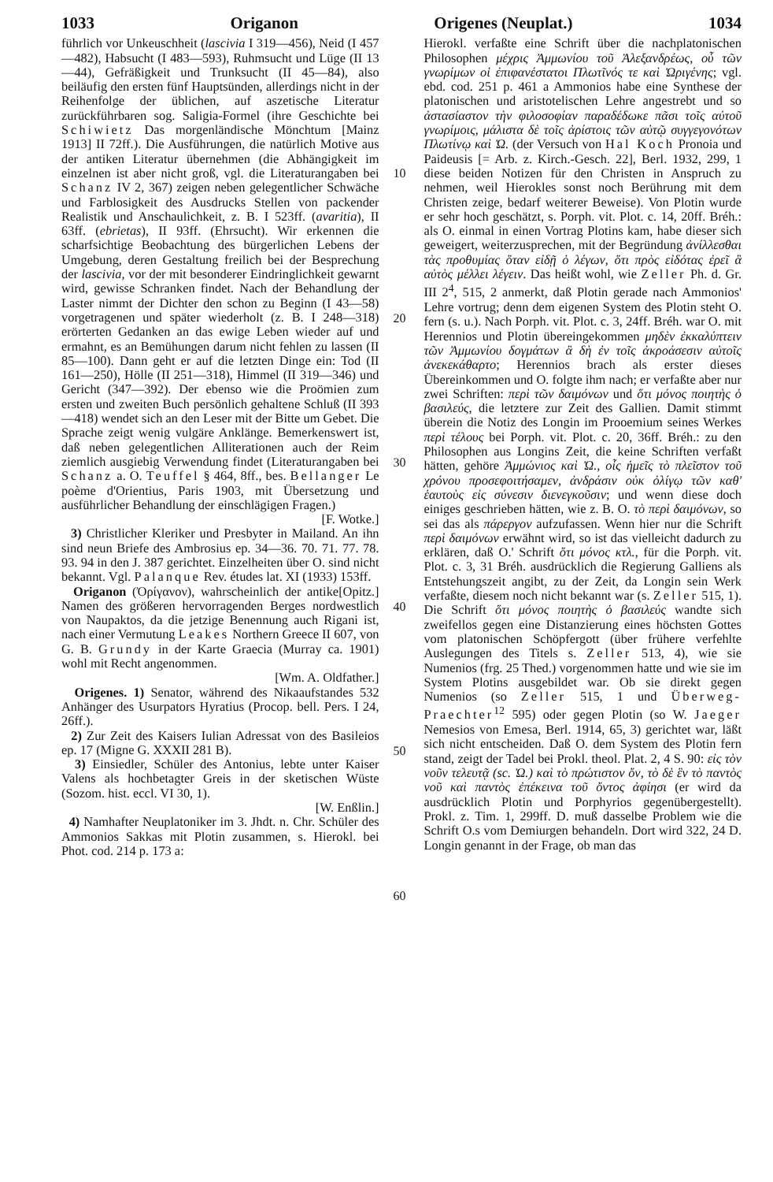1033 Origanon Origenes (Neuplat.) 1034
führlich vor Unkeuschheit (lascivia I 319—456), Neid (I 457—482), Habsucht (I 483—593), Ruhmsucht und Lüge (II 13—44), Gefräßigkeit und Trunksucht (II 45—84), also beiläufig den ersten fünf Hauptsünden, allerdings nicht in der Reihenfolge der üblichen, auf aszetische Literatur zurückführbaren sog. Saligia-Formel (ihre Geschichte bei Schiwietz Das morgenländische Mönchtum [Mainz 1913] II 72ff.). Die Ausführungen, die natürlich Motive aus der antiken Literatur übernehmen (die Abhängigkeit im einzelnen ist aber nicht groß, vgl. die Literaturangaben bei Schanz IV 2, 367) zeigen neben gelegentlicher Schwäche und Farblosigkeit des Ausdrucks Stellen von packender Realistik und Anschaulichkeit, z. B. I 523ff. (avaritia), II 63ff. (ebrietas), II 93ff. (Ehrsucht). Wir erkennen die scharfsichtige Beobachtung des bürgerlichen Lebens der Umgebung, deren Gestaltung freilich bei der Besprechung der lascivia, vor der mit besonderer Eindringlichkeit gewarnt wird, gewisse Schranken findet. Nach der Behandlung der Laster nimmt der Dichter den schon zu Beginn (I 43—58) vorgetragenen und später wiederholt (z. B. I 248—318) erörterten Gedanken an das ewige Leben wieder auf und ermahnt, es an Bemühungen darum nicht fehlen zu lassen (II 85—100). Dann geht er auf die letzten Dinge ein: Tod (II 161—250), Hölle (II 251—318), Himmel (II 319—346) und Gericht (347—392). Der ebenso wie die Proömien zum ersten und zweiten Buch persönlich gehaltene Schluß (II 393—418) wendet sich an den Leser mit der Bitte um Gebet. Die Sprache zeigt wenig vulgäre Anklänge. Bemerkenswert ist, daß neben gelegentlichen Alliterationen auch der Reim ziemlich ausgiebig Verwendung findet (Literaturangaben bei Schanz a. O. Teuffel § 464, 8ff., bes. Bellanger Le poème d'Orientius, Paris 1903, mit Übersetzung und ausführlicher Behandlung der einschlägigen Fragen.)
[F. Wotke.]
3) Christlicher Kleriker und Presbyter in Mailand. An ihn sind neun Briefe des Ambrosius ep. 34—36. 70. 71. 77. 78. 93. 94 in den J. 387 gerichtet. Einzelheiten über O. sind nicht bekannt. Vgl. Palanque Rev. études lat. XI (1933) 153ff. [Opitz.]
Origanon (Ὀρίγανον), wahrscheinlich der antike Namen des größeren hervorragenden Berges nordwestlich von Naupaktos, da die jetzige Benennung auch Rigani ist, nach einer Vermutung Leakes Northern Greece II 607, von G. B. Grundy in der Karte Graecia (Murray ca. 1901) wohl mit Recht angenommen.
[Wm. A. Oldfather.]
Origenes. 1) Senator, während des Nikaaufstandes 532 Anhänger des Usurpators Hyratius (Procop. bell. Pers. I 24, 26ff.).
2) Zur Zeit des Kaisers Iulian Adressat von des Basileios ep. 17 (Migne G. XXXII 281 B).
3) Einsiedler, Schüler des Antonius, lebte unter Kaiser Valens als hochbetagter Greis in der sketischen Wüste (Sozom. hist. eccl. VI 30, 1).
[W. Enßlin.]
4) Namhafter Neuplatoniker im 3. Jhdt. n. Chr. Schüler des Ammonios Sakkas mit Plotin zusammen, s. Hierokl. bei Phot. cod. 214 p. 173 a:
10
20
30
40
50
60
Hierokl. verfaßte eine Schrift über die nachplatonischen Philosophen μέχρις Ἀμμωνίου τοῦ Ἀλεξανδρέως, οὗ τῶν γνωρίμων οἱ ἐπιφανέστατοι Πλωτῖνός τε καὶ Ὠριγένης; vgl. ebd. cod. 251 p. 461 a Ammonios habe eine Synthese der platonischen und aristotelischen Lehre angestrebt und so ἀστασίαστον τὴν φιλοσοφίαν παραδέδωκε πᾶσι τοῖς αὐτοῦ γνωρίμοις, μάλιστα δὲ τοῖς ἀρίστοις τῶν αὐτῷ συγγεγονότων Πλωτίνῳ καὶ Ὠ. (der Versuch von Hal Koch Pronoia und Paideusis [= Arb. z. Kirch.-Gesch. 22], Berl. 1932, 299, 1 diese beiden Notizen für den Christen in Anspruch zu nehmen, weil Hierokles sonst noch Berührung mit dem Christen zeige, bedarf weiterer Beweise). Von Plotin wurde er sehr hoch geschätzt, s. Porph. vit. Plot. c. 14, 20ff. Bréh.: als O. einmal in einen Vortrag Plotins kam, habe dieser sich geweigert, weiterzusprechen, mit der Begründung ἀνίλλεσθαι τὰς προθυμίας ὅταν εἰδῇ ὁ λέγων, ὅτι πρὸς εἰδότας ἐρεῖ ἃ αὐτὸς μέλλει λέγειν. Das heißt wohl, wie Zeller Ph. d. Gr. III 2<sup>4</sup>, 515, 2 anmerkt, daß Plotin gerade nach Ammonios' Lehre vortrug; denn dem eigenen System des Plotin steht O. fern (s. u.). Nach Porph. vit. Plot. c. 3, 24ff. Bréh. war O. mit Herennios und Plotin übereingekommen μηδὲν ἐκκαλύπτειν τῶν Ἀμμωνίου δογμάτων ἃ δὴ ἐν τοῖς ἀκροάσεσιν αὐτοῖς ἀνεκεκάθαρτο; Herennios brach als erster dieses Übereinkommen und O. folgte ihm nach; er verfaßte aber nur zwei Schriften: περὶ τῶν δαιμόνων und ὅτι μόνος ποιητὴς ὁ βασιλεύς, die letztere zur Zeit des Gallien. Damit stimmt überein die Notiz des Longin im Prooemium seines Werkes περὶ τέλους bei Porph. vit. Plot. c. 20, 36ff. Bréh.: zu den Philosophen aus Longins Zeit, die keine Schriften verfaßt hätten, gehöre Ἀμμώνιος καὶ Ὠ., οἷς ἡμεῖς τὸ πλεῖστον τοῦ χρόνου προσεφοιτήσαμεν, ἀνδράσιν οὐκ ὀλίγῳ τῶν καθ' ἑαυτοὺς εἰς σύνεσιν διενεγκοῦσιν; und wenn diese doch einiges geschrieben hätten, wie z. B. O. τὸ περὶ δαιμόνων, so sei das als πάρεργον aufzufassen. Wenn hier nur die Schrift περὶ δαιμόνων erwähnt wird, so ist das vielleicht dadurch zu erklären, daß O.' Schrift ὅτι μόνος κτλ., für die Porph. vit. Plot. c. 3, 31 Bréh. ausdrücklich die Regierung Galliens als Entstehungszeit angibt, zu der Zeit, da Longin sein Werk verfaßte, diesem noch nicht bekannt war (s. Zeller 515, 1). Die Schrift ὅτι μόνος ποιητὴς ὁ βασιλεύς wandte sich zweifellos gegen eine Distanzierung eines höchsten Gottes vom platonischen Schöpfergott (über frühere verfehlte Auslegungen des Titels s. Zeller 513, 4), wie sie Numenios (frg. 25 Thed.) vorgenommen hatte und wie sie im System Plotins ausgebildet war. Ob sie direkt gegen Numenios (so Zeller 515, 1 und Überweg-Praechter<sup>12</sup> 595) oder gegen Plotin (so W. Jaeger Nemesios von Emesa, Berl. 1914, 65, 3) gerichtet war, läßt sich nicht entscheiden. Daß O. dem System des Plotin fern stand, zeigt der Tadel bei Prokl. theol. Plat. 2, 4 S. 90: εἰς τὸν νοῦν τελευτᾷ (sc. Ὠ.) καὶ τὸ πρώτιστον ὄν, τὸ δὲ ἓν τὸ παντὸς νοῦ καὶ παντὸς ἐπέκεινα τοῦ ὄντος ἀφίησι (er wird da ausdrücklich Plotin und Porphyrios gegenübergestellt). Prokl. z. Tim. 1, 299ff. D. muß dasselbe Problem wie die Schrift O.s vom Demiurgen behandeln. Dort wird 322, 24 D. Longin genannt in der Frage, ob man das